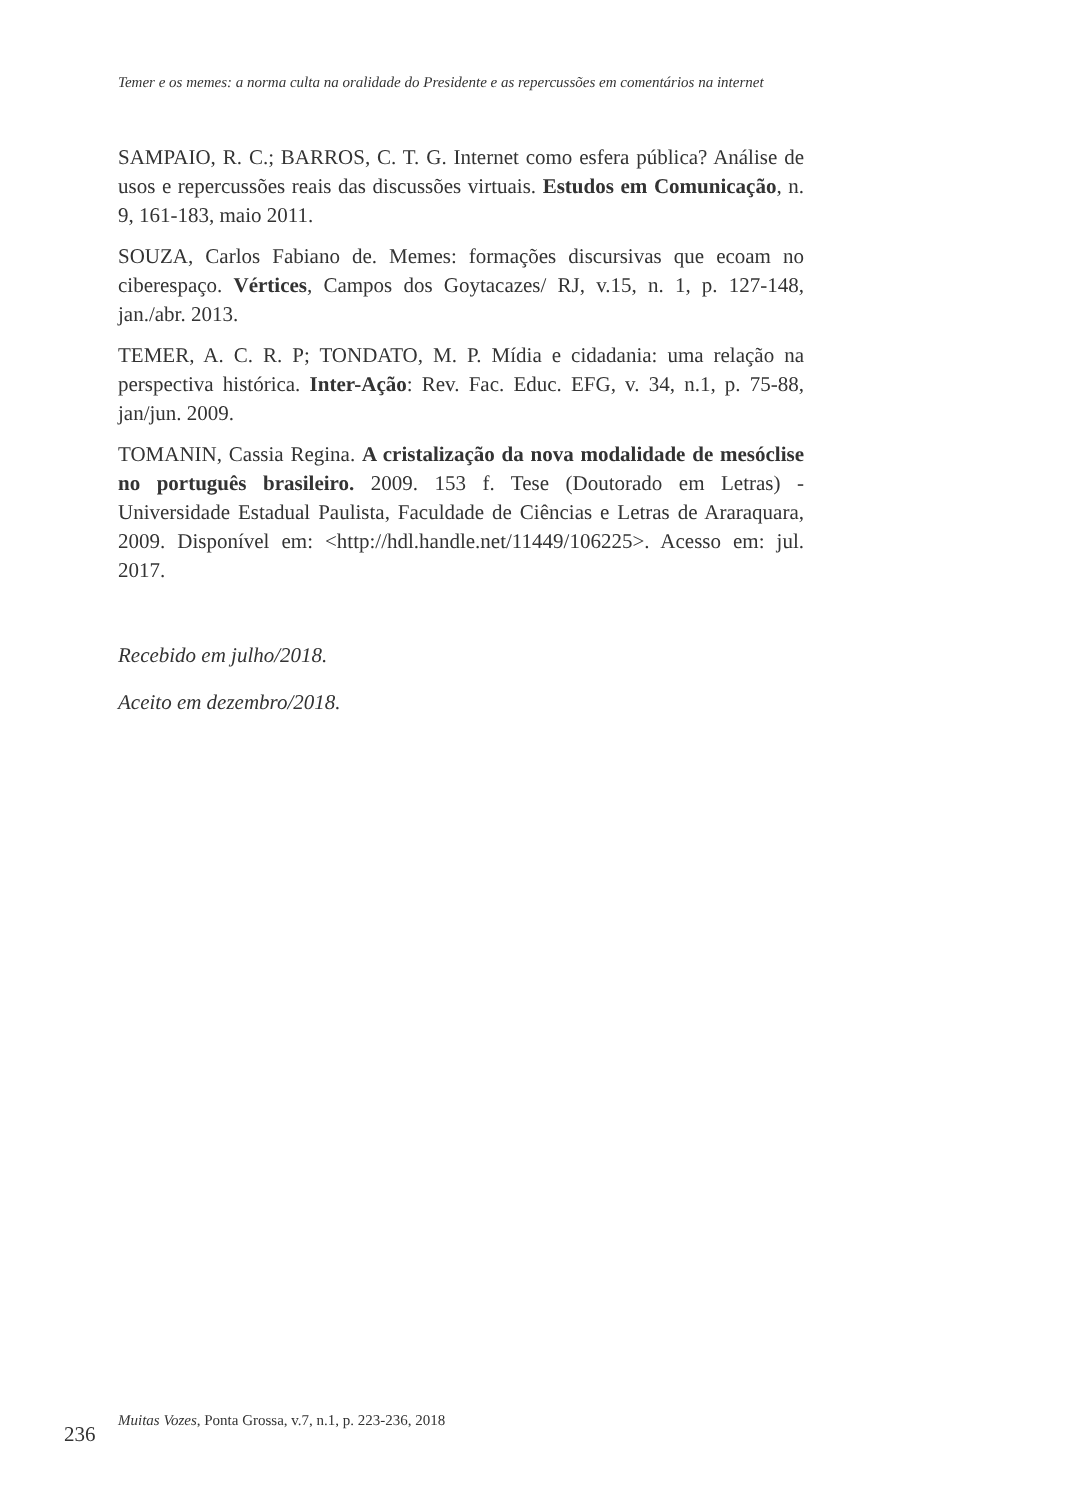Temer e os memes: a norma culta na oralidade do Presidente e as repercussões em comentários na internet
SAMPAIO, R. C.; BARROS, C. T. G. Internet como esfera pública? Análise de usos e repercussões reais das discussões virtuais. Estudos em Comunicação, n. 9, 161-183, maio 2011.
SOUZA, Carlos Fabiano de. Memes: formações discursivas que ecoam no ciberespaço. Vértices, Campos dos Goytacazes/ RJ, v.15, n. 1, p. 127-148, jan./abr. 2013.
TEMER, A. C. R. P; TONDATO, M. P. Mídia e cidadania: uma relação na perspectiva histórica. Inter-Ação: Rev. Fac. Educ. EFG, v. 34, n.1, p. 75-88, jan/jun. 2009.
TOMANIN, Cassia Regina. A cristalização da nova modalidade de mesóclise no português brasileiro. 2009. 153 f. Tese (Doutorado em Letras) - Universidade Estadual Paulista, Faculdade de Ciências e Letras de Araraquara, 2009. Disponível em: <http://hdl.handle.net/11449/106225>. Acesso em: jul. 2017.
Recebido em julho/2018.
Aceito em dezembro/2018.
236
Muitas Vozes, Ponta Grossa, v.7, n.1, p. 223-236, 2018